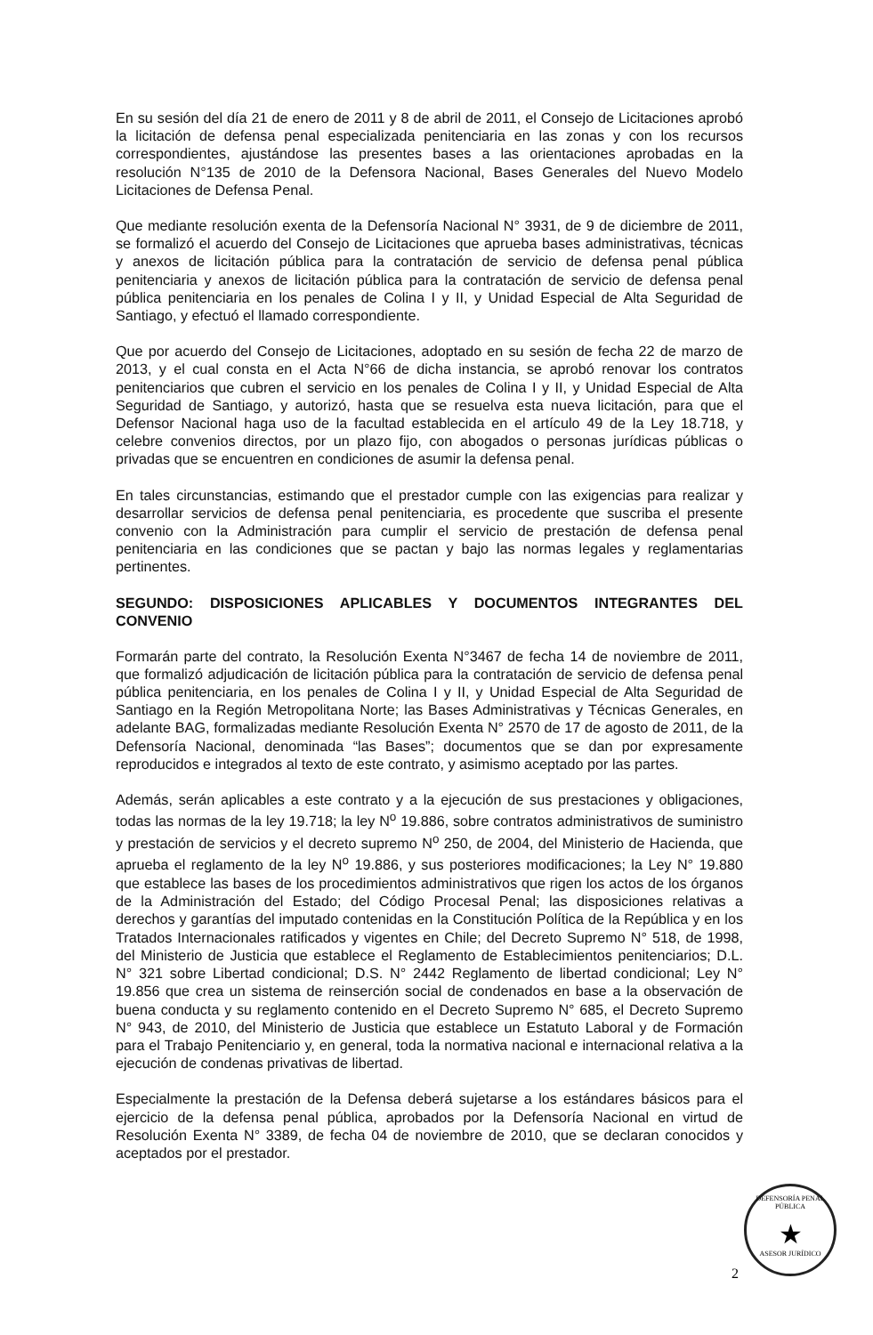En su sesión del día 21 de enero de 2011 y 8 de abril de 2011, el Consejo de Licitaciones aprobó la licitación de defensa penal especializada penitenciaria en las zonas y con los recursos correspondientes, ajustándose las presentes bases a las orientaciones aprobadas en la resolución N°135 de 2010 de la Defensora Nacional, Bases Generales del Nuevo Modelo Licitaciones de Defensa Penal.
Que mediante resolución exenta de la Defensoría Nacional N° 3931, de 9 de diciembre de 2011, se formalizó el acuerdo del Consejo de Licitaciones que aprueba bases administrativas, técnicas y anexos de licitación pública para la contratación de servicio de defensa penal pública penitenciaria y anexos de licitación pública para la contratación de servicio de defensa penal pública penitenciaria en los penales de Colina I y II, y Unidad Especial de Alta Seguridad de Santiago, y efectuó el llamado correspondiente.
Que por acuerdo del Consejo de Licitaciones, adoptado en su sesión de fecha 22 de marzo de 2013, y el cual consta en el Acta N°66 de dicha instancia, se aprobó renovar los contratos penitenciarios que cubren el servicio en los penales de Colina I y II, y Unidad Especial de Alta Seguridad de Santiago, y autorizó, hasta que se resuelva esta nueva licitación, para que el Defensor Nacional haga uso de la facultad establecida en el artículo 49 de la Ley 18.718, y celebre convenios directos, por un plazo fijo, con abogados o personas jurídicas públicas o privadas que se encuentren en condiciones de asumir la defensa penal.
En tales circunstancias, estimando que el prestador cumple con las exigencias para realizar y desarrollar servicios de defensa penal penitenciaria, es procedente que suscriba el presente convenio con la Administración para cumplir el servicio de prestación de defensa penal penitenciaria en las condiciones que se pactan y bajo las normas legales y reglamentarias pertinentes.
SEGUNDO: DISPOSICIONES APLICABLES Y DOCUMENTOS INTEGRANTES DEL CONVENIO
Formarán parte del contrato, la Resolución Exenta N°3467 de fecha 14 de noviembre de 2011, que formalizó adjudicación de licitación pública para la contratación de servicio de defensa penal pública penitenciaria, en los penales de Colina I y II, y Unidad Especial de Alta Seguridad de Santiago en la Región Metropolitana Norte; las Bases Administrativas y Técnicas Generales, en adelante BAG, formalizadas mediante Resolución Exenta N° 2570 de 17 de agosto de 2011, de la Defensoría Nacional, denominada “las Bases”; documentos que se dan por expresamente reproducidos e integrados al texto de este contrato, y asimismo aceptado por las partes.
Además, serán aplicables a este contrato y a la ejecución de sus prestaciones y obligaciones, todas las normas de la ley 19.718; la ley N<sup>o</sup> 19.886, sobre contratos administrativos de suministro y prestación de servicios y el decreto supremo N<sup>o</sup> 250, de 2004, del Ministerio de Hacienda, que aprueba el reglamento de la ley N<sup>o</sup> 19.886, y sus posteriores modificaciones; la Ley N° 19.880 que establece las bases de los procedimientos administrativos que rigen los actos de los órganos de la Administración del Estado; del Código Procesal Penal; las disposiciones relativas a derechos y garantías del imputado contenidas en la Constitución Política de la República y en los Tratados Internacionales ratificados y vigentes en Chile; del Decreto Supremo N° 518, de 1998, del Ministerio de Justicia que establece el Reglamento de Establecimientos penitenciarios; D.L. N° 321 sobre Libertad condicional; D.S. N° 2442 Reglamento de libertad condicional; Ley N° 19.856 que crea un sistema de reinserción social de condenados en base a la observación de buena conducta y su reglamento contenido en el Decreto Supremo N° 685, el Decreto Supremo N° 943, de 2010, del Ministerio de Justicia que establece un Estatuto Laboral y de Formación para el Trabajo Penitenciario y, en general, toda la normativa nacional e internacional relativa a la ejecución de condenas privativas de libertad.
Especialmente la prestación de la Defensa deberá sujetarse a los estándares básicos para el ejercicio de la defensa penal pública, aprobados por la Defensoría Nacional en virtud de Resolución Exenta N° 3389, de fecha 04 de noviembre de 2010, que se declaran conocidos y aceptados por el prestador.
DEFENSORÍA PENAL PÚBLICA
★
ASESOR JURÍDICO
2